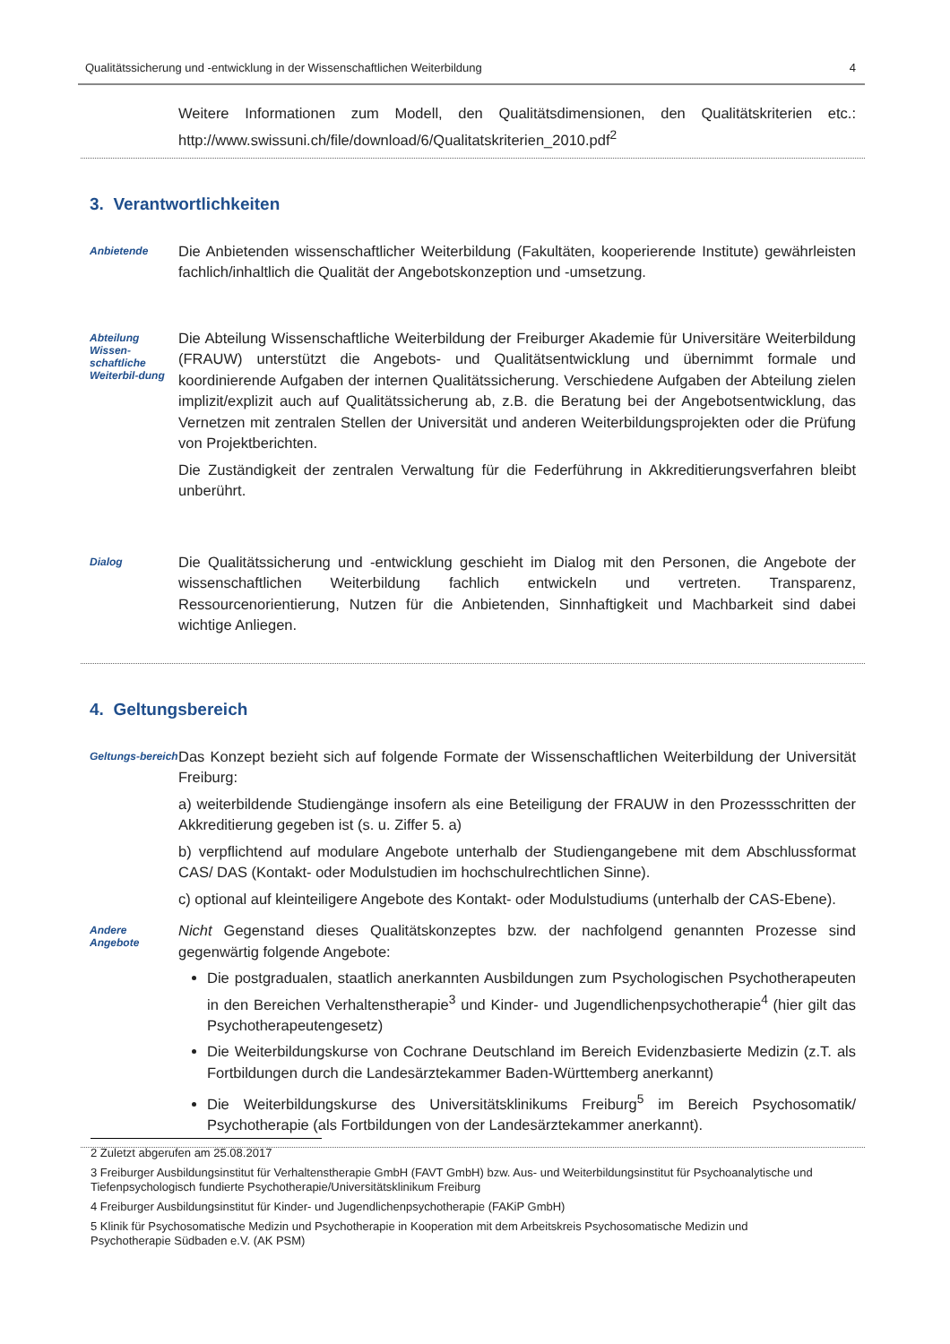Qualitätssicherung und -entwicklung in der Wissenschaftlichen Weiterbildung 4
Weitere Informationen zum Modell, den Qualitätsdimensionen, den Qualitätskriterien etc.: http://www.swissuni.ch/file/download/6/Qualitatskriterien_2010.pdf<sup>2</sup>
3. Verantwortlichkeiten
Anbietende
Die Anbietenden wissenschaftlicher Weiterbildung (Fakultäten, kooperierende Institute) gewährleisten fachlich/inhaltlich die Qualität der Angebotskonzeption und -umsetzung.
Abteilung Wissen-schaftliche Weiterbil-dung
Die Abteilung Wissenschaftliche Weiterbildung der Freiburger Akademie für Universitäre Weiterbildung (FRAUW) unterstützt die Angebots- und Qualitätsentwicklung und übernimmt formale und koordinierende Aufgaben der internen Qualitätssicherung. Verschiedene Aufgaben der Abteilung zielen implizit/explizit auch auf Qualitätssicherung ab, z.B. die Beratung bei der Angebotsentwicklung, das Vernetzen mit zentralen Stellen der Universität und anderen Weiterbildungsprojekten oder die Prüfung von Projektberichten.
Die Zuständigkeit der zentralen Verwaltung für die Federführung in Akkreditierungsverfahren bleibt unberührt.
Dialog
Die Qualitätssicherung und -entwicklung geschieht im Dialog mit den Personen, die Angebote der wissenschaftlichen Weiterbildung fachlich entwickeln und vertreten. Transparenz, Ressourcenorientierung, Nutzen für die Anbietenden, Sinnhaftigkeit und Machbarkeit sind dabei wichtige Anliegen.
4. Geltungsbereich
Geltungs-bereich
Das Konzept bezieht sich auf folgende Formate der Wissenschaftlichen Weiterbildung der Universität Freiburg:
a) weiterbildende Studiengänge insofern als eine Beteiligung der FRAUW in den Prozessschritten der Akkreditierung gegeben ist (s. u. Ziffer 5. a)
b) verpflichtend auf modulare Angebote unterhalb der Studiengangebene mit dem Abschlussformat CAS/ DAS (Kontakt- oder Modulstudien im hochschulrechtlichen Sinne).
c) optional auf kleinteiligere Angebote des Kontakt- oder Modulstudiums (unterhalb der CAS-Ebene).
Andere Angebote
Nicht Gegenstand dieses Qualitätskonzeptes bzw. der nachfolgend genannten Prozesse sind gegenwärtig folgende Angebote:
Die postgradualen, staatlich anerkannten Ausbildungen zum Psychologischen Psychotherapeuten in den Bereichen Verhaltenstherapie<sup>3</sup> und Kinder- und Jugendlichenpsychotherapie<sup>4</sup> (hier gilt das Psychotherapeutengesetz)
Die Weiterbildungskurse von Cochrane Deutschland im Bereich Evidenzbasierte Medizin (z.T. als Fortbildungen durch die Landesärztekammer Baden-Württemberg anerkannt)
Die Weiterbildungskurse des Universitätsklinikums Freiburg<sup>5</sup> im Bereich Psychosomatik/ Psychotherapie (als Fortbildungen von der Landesärztekammer anerkannt).
2 Zuletzt abgerufen am 25.08.2017
3 Freiburger Ausbildungsinstitut für Verhaltenstherapie GmbH (FAVT GmbH) bzw. Aus- und Weiterbildungsinstitut für Psychoanalytische und Tiefenpsychologisch fundierte Psychotherapie/Universitätsklinikum Freiburg
4 Freiburger Ausbildungsinstitut für Kinder- und Jugendlichenpsychotherapie (FAKiP GmbH)
5 Klinik für Psychosomatische Medizin und Psychotherapie in Kooperation mit dem Arbeitskreis Psychosomatische Medizin und Psychotherapie Südbaden e.V. (AK PSM)